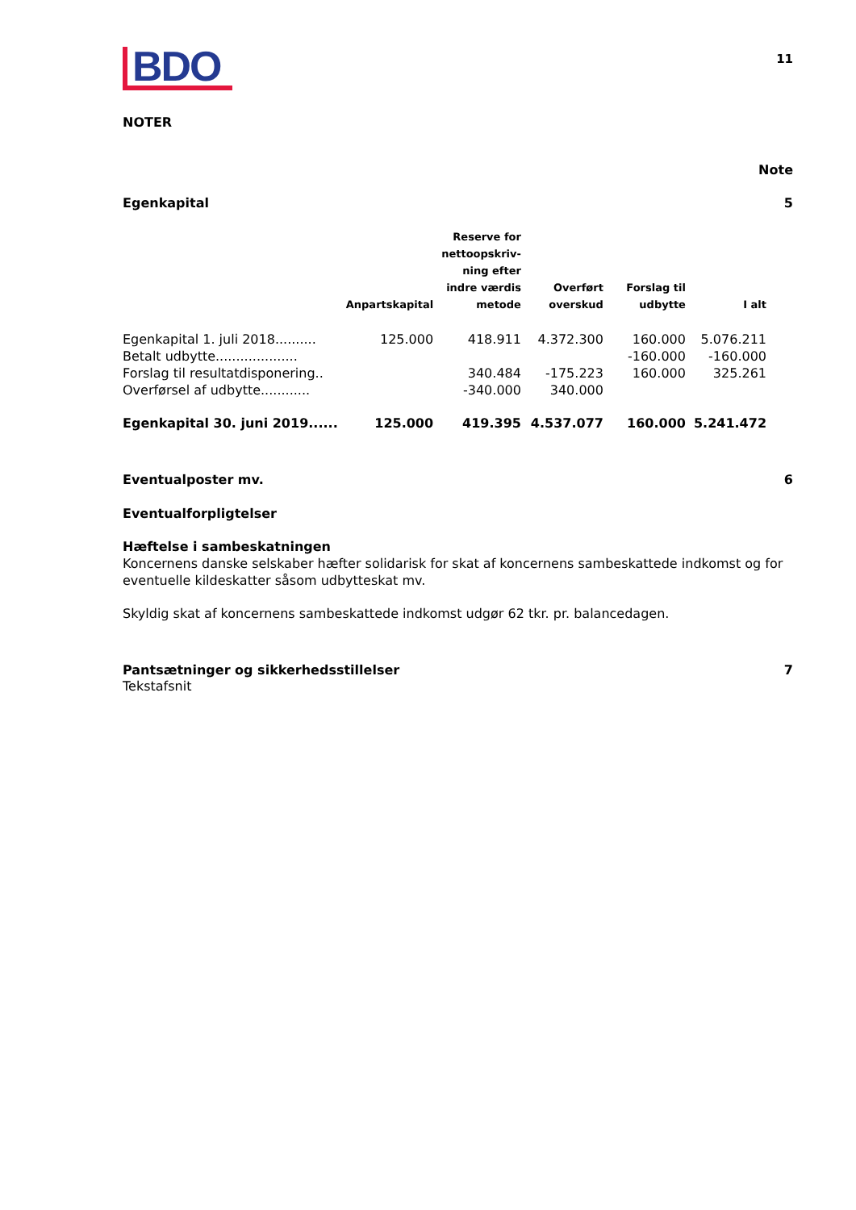BDO
11
NOTER
Note
Egenkapital 5
| | Anpartskapital | Reserve for nettoopskriv- ning efter indre værdis metode | Overført overskud | Forslag til udbytte | I alt |
| --- | --- | --- | --- | --- | --- |
| Egenkapital 1. juli 2018.......... | 125.000 | 418.911 | 4.372.300 | 160.000 | 5.076.211 |
| Betalt udbytte.................... | | | | -160.000 | -160.000 |
| Forslag til resultatdisponering.. | | 340.484 | -175.223 | 160.000 | 325.261 |
| Overførsel af udbytte............ | | -340.000 | 340.000 | | |
| Egenkapital 30. juni 2019...... | 125.000 | 419.395 | 4.537.077 | 160.000 | 5.241.472 |
Eventualposter mv. 6
Eventualforpligtelser
Hæftelse i sambeskatningen
Koncernens danske selskaber hæfter solidarisk for skat af koncernens sambeskattede indkomst og for eventuelle kildeskatter såsom udbytteskat mv.
Skyldig skat af koncernens sambeskattede indkomst udgør 62 tkr. pr. balancedagen.
Pantsætninger og sikkerhedsstillelser 7
Tekstafsnit